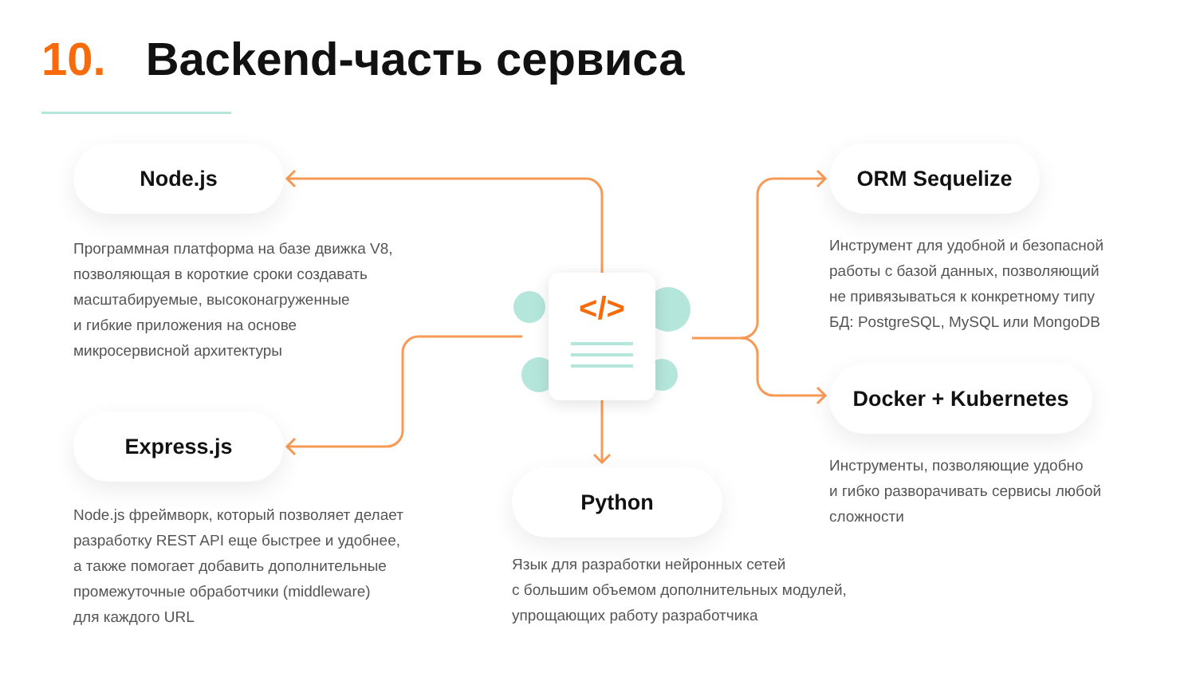10. Backend-часть сервиса
</>
Node.js
Программная платформа на базе движка V8,
позволяющая в короткие сроки создавать
масштабируемые, высоконагруженные
и гибкие приложения на основе
микросервисной архитектуры
Express.js
Node.js фреймворк, который позволяет делает
разработку REST API еще быстрее и удобнее,
а также помогает добавить дополнительные
промежуточные обработчики (middleware)
для каждого URL
Python
Язык для разработки нейронных сетей
с большим объемом дополнительных модулей,
упрощающих работу разработчика
ORM Sequelize
Инструмент для удобной и безопасной
работы с базой данных, позволяющий
не привязываться к конкретному типу
БД: PostgreSQL, MySQL или MongoDB
Docker + Kubernetes
Инструменты, позволяющие удобно
и гибко разворачивать сервисы любой
сложности